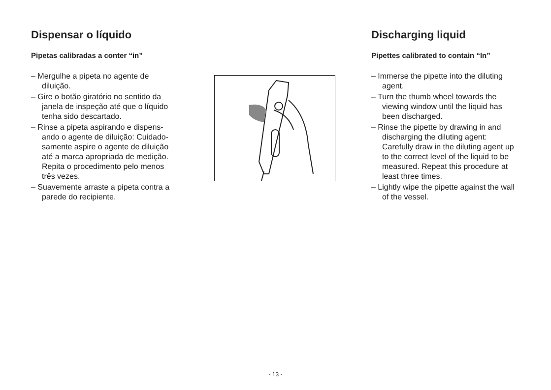Dispensar o líquido
Pipetas calibradas a conter “in”
– Mergulhe a pipeta no agente de diluição.
– Gire o botão giratório no sentido da janela de inspeção até que o líquido tenha sido descartado.
– Rinse a pipeta aspirando e dispens-ando o agente de diluição: Cuidado-samente aspire o agente de diluição até a marca apropriada de medição. Repita o procedimento pelo menos três vezes.
– Suavemente arraste a pipeta contra a parede do recipiente.
Discharging liquid
Pipettes calibrated to contain “In”
– Immerse the pipette into the diluting agent.
– Turn the thumb wheel towards the viewing window until the liquid has been discharged.
– Rinse the pipette by drawing in and discharging the diluting agent: Carefully draw in the diluting agent up to the correct level of the liquid to be measured. Repeat this procedure at least three times.
– Lightly wipe the pipette against the wall of the vessel.
- 13 -